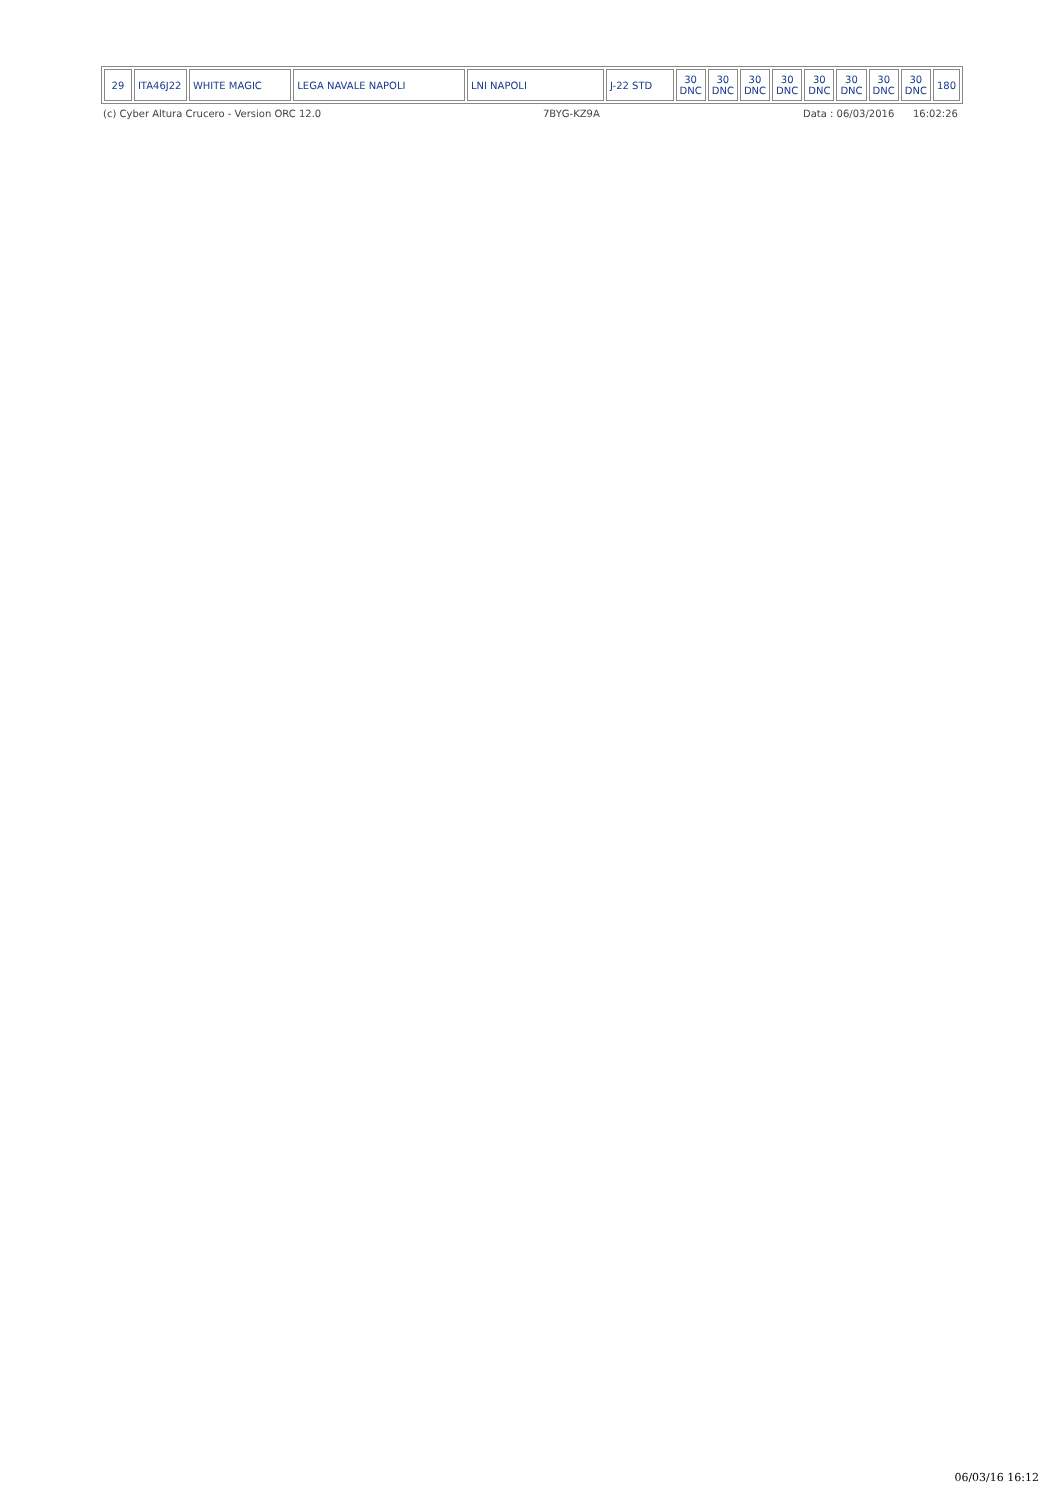| 29 | ITA46J22 | WHITE MAGIC | LEGA NAVALE NAPOLI | LNI NAPOLI | J-22 STD | 30 DNC | 30 DNC | 30 DNC | 30 DNC | 30 DNC | 30 DNC | 30 DNC | 30 DNC | 180 |
(c) Cyber Altura Crucero - Version ORC 12.0 7BYG-KZ9A Data : 06/03/2016 16:02:26
06/03/16 16:12